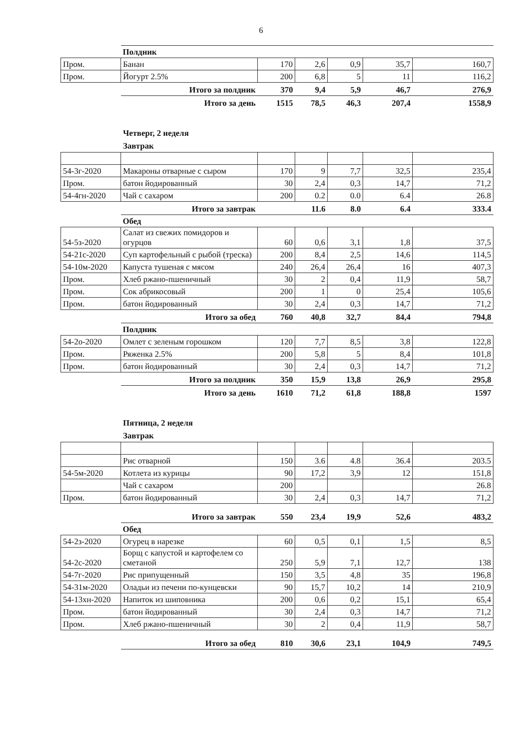6
| | Полдник | | | | | |
| Пром. | Банан | 170 | 2,6 | 0,9 | 35,7 | 160,7 |
| Пром. | Йогурт 2.5% | 200 | 6,8 | 5 | 11 | 116,2 |
| | Итого за полдник | 370 | 9,4 | 5,9 | 46,7 | 276,9 |
| | Итого за день | 1515 | 78,5 | 46,3 | 207,4 | 1558,9 |
Четверг, 2 неделя
Завтрак
| 54-3г-2020 | Макароны отварные с сыром | 170 | 9 | 7,7 | 32,5 | 235,4 |
| Пром. | батон йодированный | 30 | 2,4 | 0,3 | 14,7 | 71,2 |
| 54-4гн-2020 | Чай с сахаром | 200 | 0.2 | 0.0 | 6.4 | 26.8 |
| | Итого за завтрак | | 11.6 | 8.0 | 6.4 | 333.4 |
| | Обед | | | | | |
| 54-5з-2020 | Салат из свежих помидоров и огурцов | 60 | 0,6 | 3,1 | 1,8 | 37,5 |
| 54-21с-2020 | Суп картофельный с рыбой (треска) | 200 | 8,4 | 2,5 | 14,6 | 114,5 |
| 54-10м-2020 | Капуста тушеная с мясом | 240 | 26,4 | 26,4 | 16 | 407,3 |
| Пром. | Хлеб ржано-пшеничный | 30 | 2 | 0,4 | 11,9 | 58,7 |
| Пром. | Сок абрикосовый | 200 | 1 | 0 | 25,4 | 105,6 |
| Пром. | батон йодированный | 30 | 2,4 | 0,3 | 14,7 | 71,2 |
| | Итого за обед | 760 | 40,8 | 32,7 | 84,4 | 794,8 |
| | Полдник | | | | | |
| 54-2о-2020 | Омлет с зеленым горошком | 120 | 7,7 | 8,5 | 3,8 | 122,8 |
| Пром. | Ряженка 2.5% | 200 | 5,8 | 5 | 8,4 | 101,8 |
| Пром. | батон йодированный | 30 | 2,4 | 0,3 | 14,7 | 71,2 |
| | Итого за полдник | 350 | 15,9 | 13,8 | 26,9 | 295,8 |
| | Итого за день | 1610 | 71,2 | 61,8 | 188,8 | 1597 |
Пятница, 2 неделя
Завтрак
| | Рис отварной | 150 | 3.6 | 4.8 | 36.4 | 203.5 |
| 54-5м-2020 | Котлета из курицы | 90 | 17,2 | 3,9 | 12 | 151,8 |
| | Чай с сахаром | 200 | | | | 26.8 |
| Пром. | батон йодированный | 30 | 2,4 | 0,3 | 14,7 | 71,2 |
| | Итого за завтрак | 550 | 23,4 | 19,9 | 52,6 | 483,2 |
| | Обед | | | | | |
| 54-2з-2020 | Огурец в нарезке | 60 | 0,5 | 0,1 | 1,5 | 8,5 |
| 54-2с-2020 | Борщ с капустой и картофелем со сметаной | 250 | 5,9 | 7,1 | 12,7 | 138 |
| 54-7г-2020 | Рис припущенный | 150 | 3,5 | 4,8 | 35 | 196,8 |
| 54-31м-2020 | Оладьи из печени по-кунцевски | 90 | 15,7 | 10,2 | 14 | 210,9 |
| 54-13хн-2020 | Напиток из шиповника | 200 | 0,6 | 0,2 | 15,1 | 65,4 |
| Пром. | батон йодированный | 30 | 2,4 | 0,3 | 14,7 | 71,2 |
| Пром. | Хлеб ржано-пшеничный | 30 | 2 | 0,4 | 11,9 | 58,7 |
| | Итого за обед | 810 | 30,6 | 23,1 | 104,9 | 749,5 |